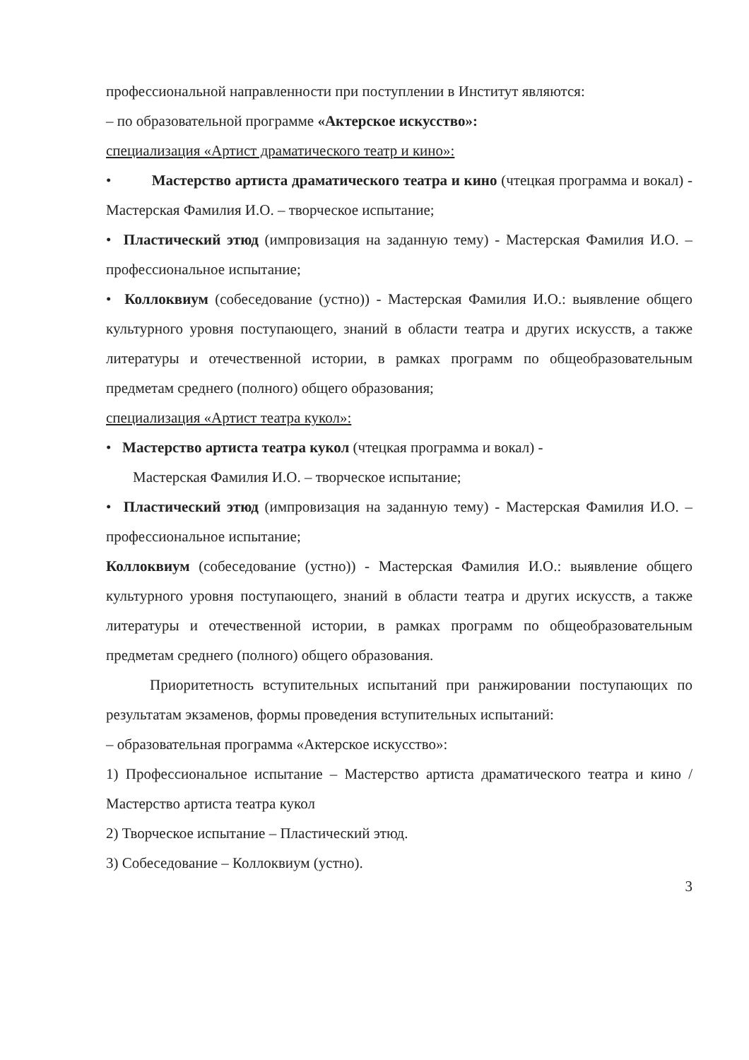профессиональной направленности при поступлении в Институт являются:
– по образовательной программе «Актерское искусство»:
специализация «Артист драматического театр и кино»:
• Мастерство артиста драматического театра и кино (чтецкая программа и вокал) - Мастерская Фамилия И.О. – творческое испытание;
• Пластический этюд (импровизация на заданную тему) - Мастерская Фамилия И.О. – профессиональное испытание;
• Коллоквиум (собеседование (устно)) - Мастерская Фамилия И.О.: выявление общего культурного уровня поступающего, знаний в области театра и других искусств, а также литературы и отечественной истории, в рамках программ по общеобразовательным предметам среднего (полного) общего образования;
специализация «Артист театра кукол»:
• Мастерство артиста театра кукол (чтецкая программа и вокал) -
Мастерская Фамилия И.О. – творческое испытание;
• Пластический этюд (импровизация на заданную тему) - Мастерская Фамилия И.О. – профессиональное испытание;
Коллоквиум (собеседование (устно)) - Мастерская Фамилия И.О.: выявление общего культурного уровня поступающего, знаний в области театра и других искусств, а также литературы и отечественной истории, в рамках программ по общеобразовательным предметам среднего (полного) общего образования.
Приоритетность вступительных испытаний при ранжировании поступающих по результатам экзаменов, формы проведения вступительных испытаний:
– образовательная программа «Актерское искусство»:
1) Профессиональное испытание – Мастерство артиста драматического театра и кино / Мастерство артиста театра кукол
2) Творческое испытание – Пластический этюд.
3) Собеседование – Коллоквиум (устно).
3